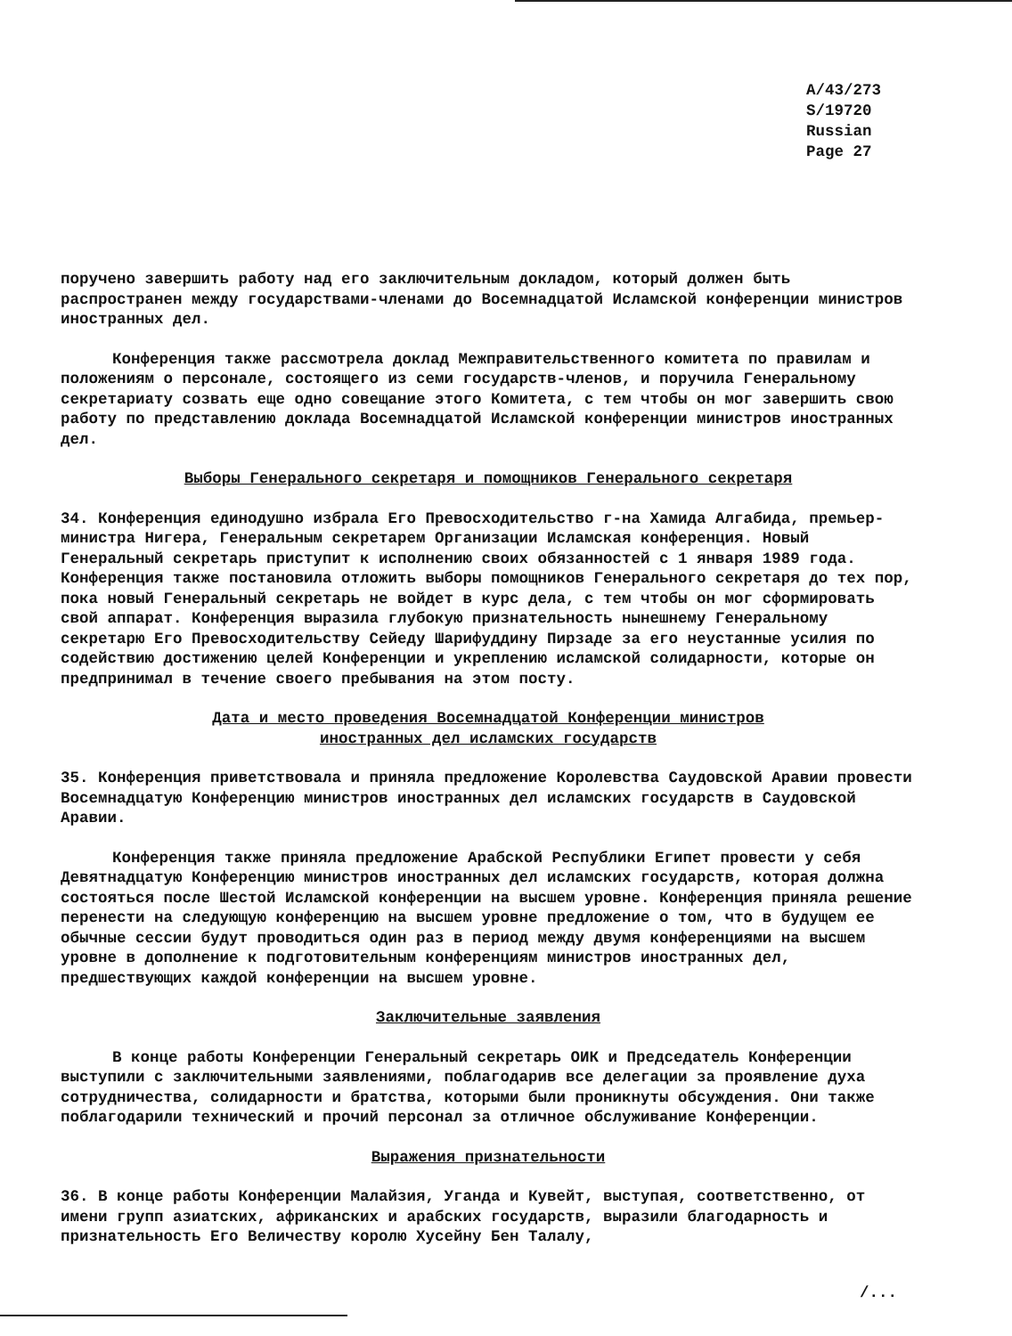A/43/273
S/19720
Russian
Page 27
поручено завершить работу над его заключительным докладом, который должен быть распространен между государствами-членами до Восемнадцатой Исламской конференции министров иностранных дел.
Конференция также рассмотрела доклад Межправительственного комитета по правилам и положениям о персонале, состоящего из семи государств-членов, и поручила Генеральному секретариату созвать еще одно совещание этого Комитета, с тем чтобы он мог завершить свою работу по представлению доклада Восемнадцатой Исламской конференции министров иностранных дел.
Выборы Генерального секретаря и помощников Генерального секретаря
34. Конференция единодушно избрала Его Превосходительство г-на Хамида Алгабида, премьер-министра Нигера, Генеральным секретарем Организации Исламская конференция. Новый Генеральный секретарь приступит к исполнению своих обязанностей с 1 января 1989 года. Конференция также постановила отложить выборы помощников Генерального секретаря до тех пор, пока новый Генеральный секретарь не войдет в курс дела, с тем чтобы он мог сформировать свой аппарат. Конференция выразила глубокую признательность нынешнему Генеральному секретарю Его Превосходительству Сейеду Шарифуддину Пирзаде за его неустанные усилия по содействию достижению целей Конференции и укреплению исламской солидарности, которые он предпринимал в течение своего пребывания на этом посту.
Дата и место проведения Восемнадцатой Конференции министров
иностранных дел исламских государств
35. Конференция приветствовала и приняла предложение Королевства Саудовской Аравии провести Восемнадцатую Конференцию министров иностранных дел исламских государств в Саудовской Аравии.
Конференция также приняла предложение Арабской Республики Египет провести у себя Девятнадцатую Конференцию министров иностранных дел исламских государств, которая должна состояться после Шестой Исламской конференции на высшем уровне. Конференция приняла решение перенести на следующую конференцию на высшем уровне предложение о том, что в будущем ее обычные сессии будут проводиться один раз в период между двумя конференциями на высшем уровне в дополнение к подготовительным конференциям министров иностранных дел, предшествующих каждой конференции на высшем уровне.
Заключительные заявления
В конце работы Конференции Генеральный секретарь ОИК и Председатель Конференции выступили с заключительными заявлениями, поблагодарив все делегации за проявление духа сотрудничества, солидарности и братства, которыми были проникнуты обсуждения. Они также поблагодарили технический и прочий персонал за отличное обслуживание Конференции.
Выражения признательности
36. В конце работы Конференции Малайзия, Уганда и Кувейт, выступая, соответственно, от имени групп азиатских, африканских и арабских государств, выразили благодарность и признательность Его Величеству королю Хусейну Бен Талалу,
/...